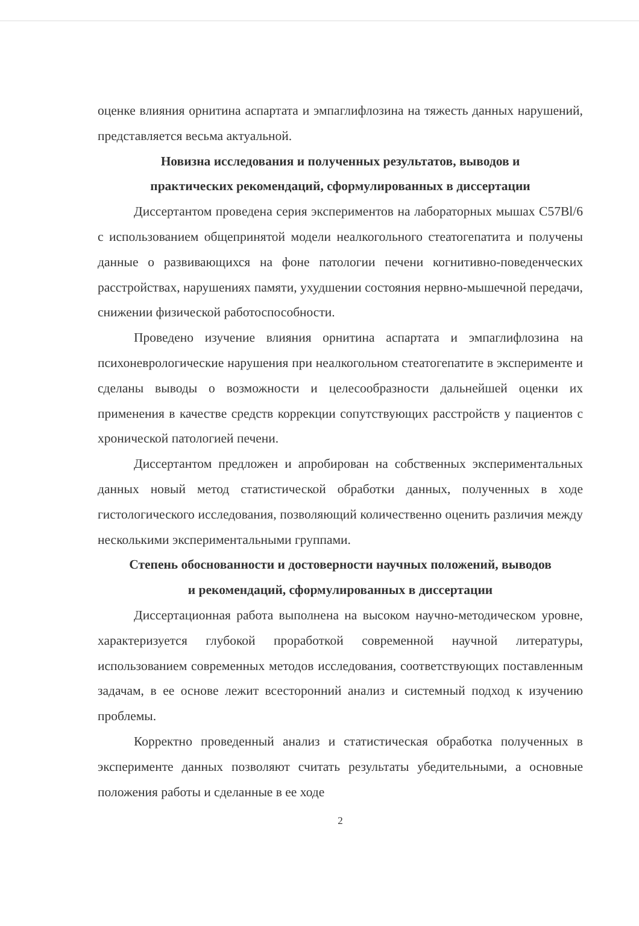оценке влияния орнитина аспартата и эмпаглифлозина на тяжесть данных нарушений, представляется весьма актуальной.
Новизна исследования и полученных результатов, выводов и
практических рекомендаций, сформулированных в диссертации
Диссертантом проведена серия экспериментов на лабораторных мышах C57Bl/6 с использованием общепринятой модели неалкогольного стеатогепатита и получены данные о развивающихся на фоне патологии печени когнитивно-поведенческих расстройствах, нарушениях памяти, ухудшении состояния нервно-мышечной передачи, снижении физической работоспособности.
Проведено изучение влияния орнитина аспартата и эмпаглифлозина на психоневрологические нарушения при неалкогольном стеатогепатите в эксперименте и сделаны выводы о возможности и целесообразности дальнейшей оценки их применения в качестве средств коррекции сопутствующих расстройств у пациентов с хронической патологией печени.
Диссертантом предложен и апробирован на собственных экспериментальных данных новый метод статистической обработки данных, полученных в ходе гистологического исследования, позволяющий количественно оценить различия между несколькими экспериментальными группами.
Степень обоснованности и достоверности научных положений, выводов
и рекомендаций, сформулированных в диссертации
Диссертационная работа выполнена на высоком научно-методическом уровне, характеризуется глубокой проработкой современной научной литературы, использованием современных методов исследования, соответствующих поставленным задачам, в ее основе лежит всесторонний анализ и системный подход к изучению проблемы.
Корректно проведенный анализ и статистическая обработка полученных в эксперименте данных позволяют считать результаты убедительными, а основные положения работы и сделанные в ее ходе
2